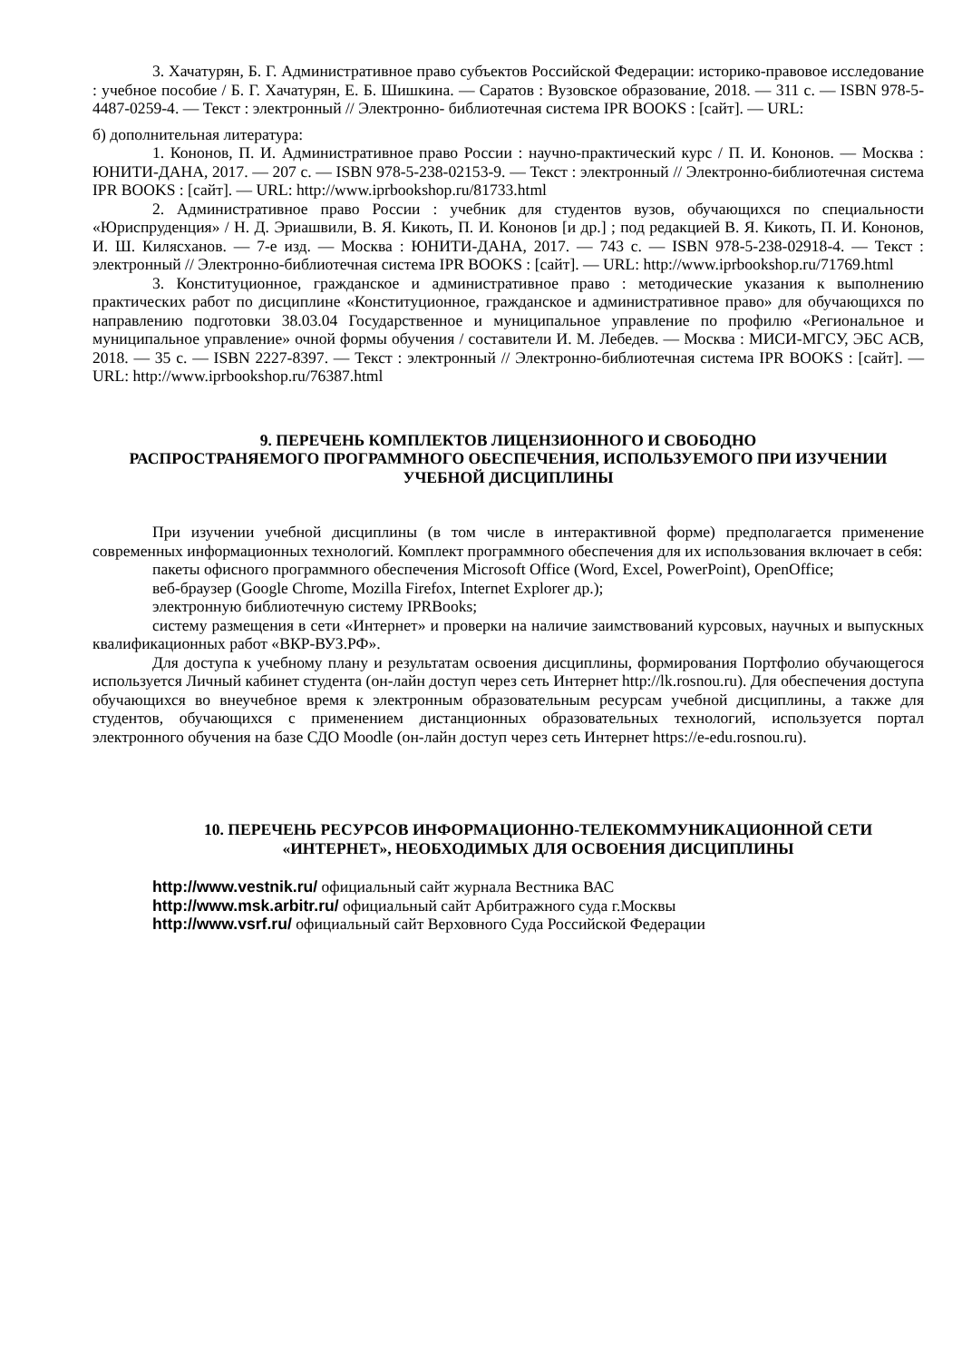3. Хачатурян, Б. Г. Административное право субъектов Российской Федерации: историко-правовое исследование : учебное пособие / Б. Г. Хачатурян, Е. Б. Шишкина. — Саратов : Вузовское образование, 2018. — 311 с. — ISBN 978-5-4487-0259-4. — Текст : электронный // Электронно- библиотечная система IPR BOOKS : [сайт]. — URL:
б) дополнительная литература:
1. Кононов, П. И. Административное право России : научно-практический курс / П. И. Кононов. — Москва : ЮНИТИ-ДАНА, 2017. — 207 с. — ISBN 978-5-238-02153-9. — Текст : электронный // Электронно-библиотечная система IPR BOOKS : [сайт]. — URL: http://www.iprbookshop.ru/81733.html
2. Административное право России : учебник для студентов вузов, обучающихся по специальности «Юриспруденция» / Н. Д. Эриашвили, В. Я. Кикоть, П. И. Кононов [и др.] ; под редакцией В. Я. Кикоть, П. И. Кононов, И. Ш. Килясханов. — 7-е изд. — Москва : ЮНИТИ-ДАНА, 2017. — 743 c. — ISBN 978-5-238-02918-4. — Текст : электронный // Электронно-библиотечная система IPR BOOKS : [сайт]. — URL: http://www.iprbookshop.ru/71769.html
3. Конституционное, гражданское и административное право : методические указания к выполнению практических работ по дисциплине «Конституционное, гражданское и административное право» для обучающихся по направлению подготовки 38.03.04 Государственное и муниципальное управление по профилю «Региональное и муниципальное управление» очной формы обучения / составители И. М. Лебедев. — Москва : МИСИ-МГСУ, ЭБС АСВ, 2018. — 35 c. — ISBN 2227-8397. — Текст : электронный // Электронно-библиотечная система IPR BOOKS : [сайт]. — URL: http://www.iprbookshop.ru/76387.html
9. ПЕРЕЧЕНЬ КОМПЛЕКТОВ ЛИЦЕНЗИОННОГО И СВОБОДНО
РАСПРОСТРАНЯЕМОГО ПРОГРАММНОГО ОБЕСПЕЧЕНИЯ, ИСПОЛЬЗУЕМОГО ПРИ ИЗУЧЕНИИ УЧЕБНОЙ ДИСЦИПЛИНЫ
При изучении учебной дисциплины (в том числе в интерактивной форме) предполагается применение современных информационных технологий. Комплект программного обеспечения для их использования включает в себя:
пакеты офисного программного обеспечения Microsoft Office (Word, Excel, PowerPoint), OpenOffice;
веб-браузер (Google Chrome, Mozilla Firefox, Internet Explorer др.);
электронную библиотечную систему IPRBooks;
систему размещения в сети «Интернет» и проверки на наличие заимствований курсовых, научных и выпускных квалификационных работ «ВКР-ВУЗ.РФ».
Для доступа к учебному плану и результатам освоения дисциплины, формирования Портфолио обучающегося используется Личный кабинет студента (он-лайн доступ через сеть Интернет http://lk.rosnou.ru). Для обеспечения доступа обучающихся во внеучебное время к электронным образовательным ресурсам учебной дисциплины, а также для студентов, обучающихся с применением дистанционных образовательных технологий, используется портал электронного обучения на базе СДО Moodle (он-лайн доступ через сеть Интернет https://e-edu.rosnou.ru).
10. ПЕРЕЧЕНЬ РЕСУРСОВ ИНФОРМАЦИОННО-ТЕЛЕКОММУНИКАЦИОННОЙ СЕТИ «ИНТЕРНЕТ», НЕОБХОДИМЫХ ДЛЯ ОСВОЕНИЯ ДИСЦИПЛИНЫ
http://www.vestnik.ru/ официальный сайт журнала Вестника ВАС
http://www.msk.arbitr.ru/ официальный сайт Арбитражного суда г.Москвы
http://www.vsrf.ru/ официальный сайт Верховного Суда Российской Федерации